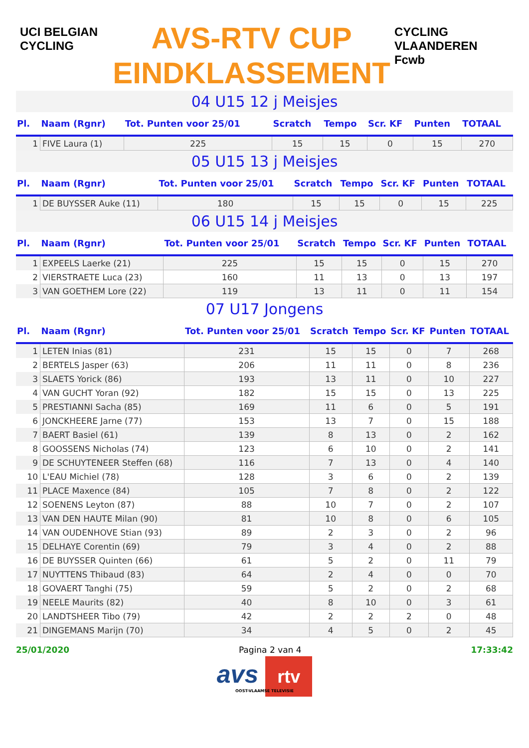UCI BELGIAN CYCLING
AVS-RTV CUP
EINDKLASSEMENT
CYCLING VLAANDEREN Fcwb
04 U15 12 j Meisjes
| Pl. | Naam (Rgnr) | Tot. Punten voor 25/01 | Scratch | Tempo | Scr. KF | Punten | TOTAAL |
| --- | --- | --- | --- | --- | --- | --- | --- |
| 1 | FIVE Laura (1) | 225 | 15 | 15 | 0 | 15 | 270 |
05 U15 13 j Meisjes
| Pl. | Naam (Rgnr) | Tot. Punten voor 25/01 | Scratch | Tempo | Scr. KF | Punten | TOTAAL |
| --- | --- | --- | --- | --- | --- | --- | --- |
| 1 | DE BUYSSER Auke (11) | 180 | 15 | 15 | 0 | 15 | 225 |
06 U15 14 j Meisjes
| Pl. | Naam (Rgnr) | Tot. Punten voor 25/01 | Scratch | Tempo | Scr. KF | Punten | TOTAAL |
| --- | --- | --- | --- | --- | --- | --- | --- |
| 1 | EXPEELS Laerke (21) | 225 | 15 | 15 | 0 | 15 | 270 |
| 2 | VIERSTRAETE Luca (23) | 160 | 11 | 13 | 0 | 13 | 197 |
| 3 | VAN GOETHEM Lore (22) | 119 | 13 | 11 | 0 | 11 | 154 |
07 U17 Jongens
| Pl. | Naam (Rgnr) | Tot. Punten voor 25/01 | Scratch | Tempo | Scr. KF | Punten | TOTAAL |
| --- | --- | --- | --- | --- | --- | --- | --- |
| 1 | LETEN Inias (81) | 231 | 15 | 15 | 0 | 7 | 268 |
| 2 | BERTELS Jasper (63) | 206 | 11 | 11 | 0 | 8 | 236 |
| 3 | SLAETS Yorick (86) | 193 | 13 | 11 | 0 | 10 | 227 |
| 4 | VAN GUCHT Yoran (92) | 182 | 15 | 15 | 0 | 13 | 225 |
| 5 | PRESTIANNI Sacha (85) | 169 | 11 | 6 | 0 | 5 | 191 |
| 6 | JONCKHEERE Jarne (77) | 153 | 13 | 7 | 0 | 15 | 188 |
| 7 | BAERT Basiel (61) | 139 | 8 | 13 | 0 | 2 | 162 |
| 8 | GOOSSENS Nicholas (74) | 123 | 6 | 10 | 0 | 2 | 141 |
| 9 | DE SCHUYTENEER Steffen (68) | 116 | 7 | 13 | 0 | 4 | 140 |
| 10 | L'EAU Michiel (78) | 128 | 3 | 6 | 0 | 2 | 139 |
| 11 | PLACE Maxence (84) | 105 | 7 | 8 | 0 | 2 | 122 |
| 12 | SOENENS Leyton (87) | 88 | 10 | 7 | 0 | 2 | 107 |
| 13 | VAN DEN HAUTE Milan (90) | 81 | 10 | 8 | 0 | 6 | 105 |
| 14 | VAN OUDENHOVE Stian (93) | 89 | 2 | 3 | 0 | 2 | 96 |
| 15 | DELHAYE Corentin (69) | 79 | 3 | 4 | 0 | 2 | 88 |
| 16 | DE BUYSSER Quinten (66) | 61 | 5 | 2 | 0 | 11 | 79 |
| 17 | NUYTTENS Thibaud (83) | 64 | 2 | 4 | 0 | 0 | 70 |
| 18 | GOVAERT Tanghi (75) | 59 | 5 | 2 | 0 | 2 | 68 |
| 19 | NEELE Maurits (82) | 40 | 8 | 10 | 0 | 3 | 61 |
| 20 | LANDTSHEER Tibo (79) | 42 | 2 | 2 | 2 | 0 | 48 |
| 21 | DINGEMANS Marijn (70) | 34 | 4 | 5 | 0 | 2 | 45 |
25/01/2020 Pagina 2 van 4 17:33:42
avs rtv
OOST-VLAAMSE TELEVISIE